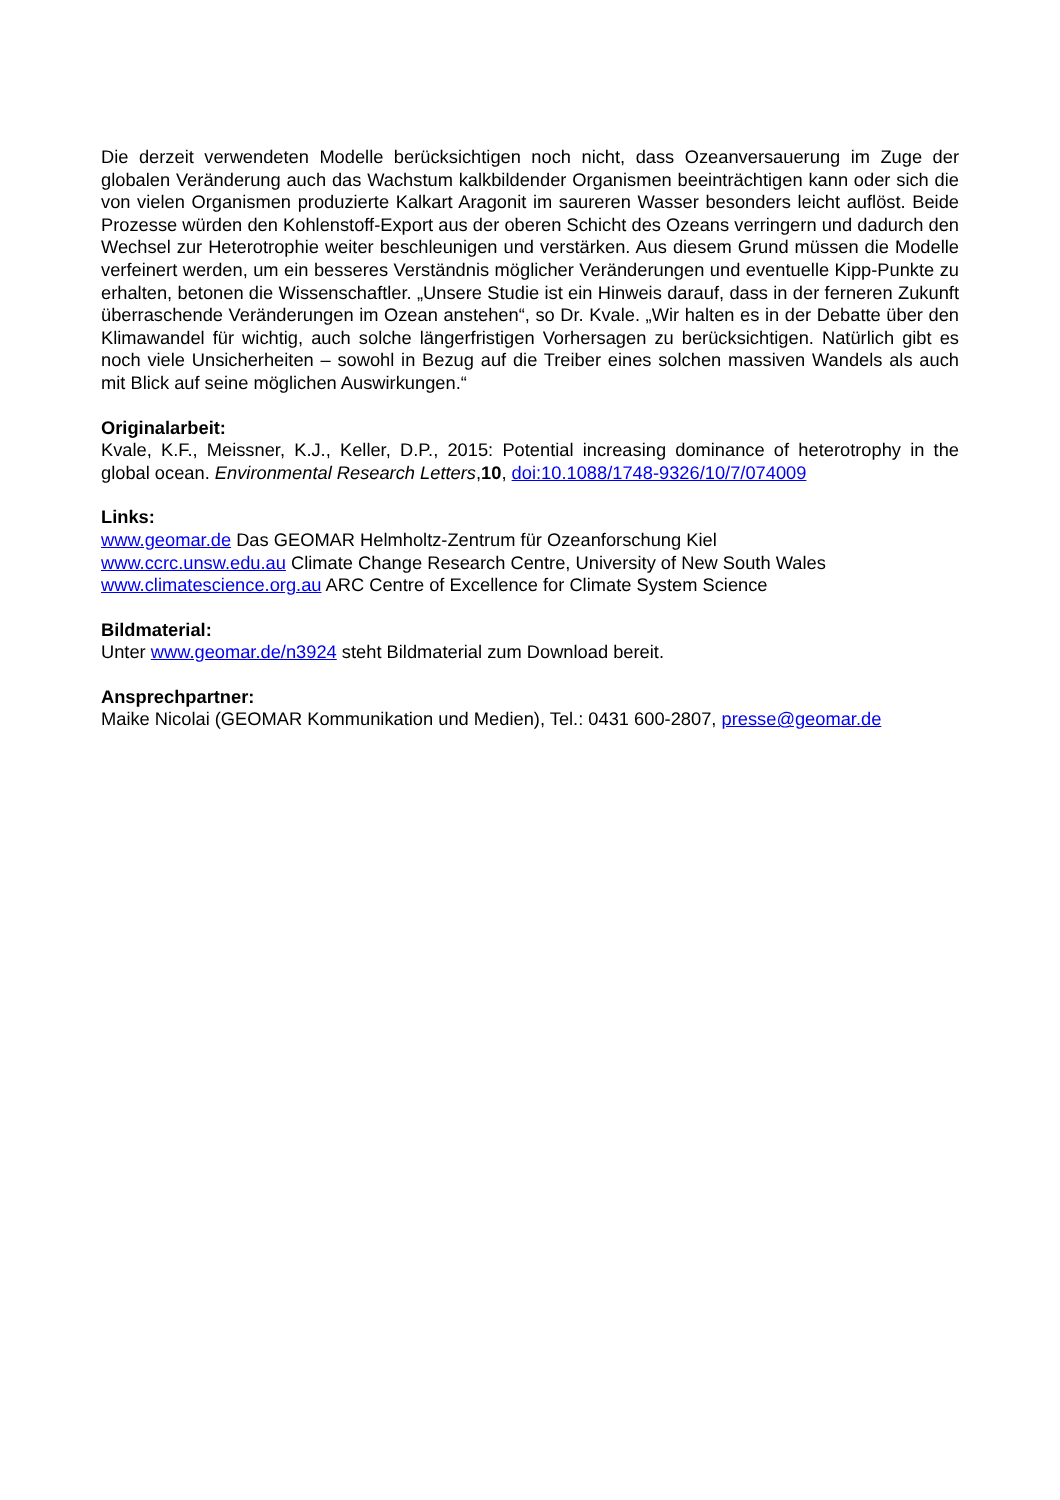Die derzeit verwendeten Modelle berücksichtigen noch nicht, dass Ozeanversauerung im Zuge der globalen Veränderung auch das Wachstum kalkbildender Organismen beeinträchtigen kann oder sich die von vielen Organismen produzierte Kalkart Aragonit im saureren Wasser besonders leicht auflöst. Beide Prozesse würden den Kohlenstoff-Export aus der oberen Schicht des Ozeans verringern und dadurch den Wechsel zur Heterotrophie weiter beschleunigen und verstärken. Aus diesem Grund müssen die Modelle verfeinert werden, um ein besseres Verständnis möglicher Veränderungen und eventuelle Kipp-Punkte zu erhalten, betonen die Wissenschaftler. „Unsere Studie ist ein Hinweis darauf, dass in der ferneren Zukunft überraschende Veränderungen im Ozean anstehen“, so Dr. Kvale. „Wir halten es in der Debatte über den Klimawandel für wichtig, auch solche längerfristigen Vorhersagen zu berücksichtigen. Natürlich gibt es noch viele Unsicherheiten – sowohl in Bezug auf die Treiber eines solchen massiven Wandels als auch mit Blick auf seine möglichen Auswirkungen.“
Originalarbeit:
Kvale, K.F., Meissner, K.J., Keller, D.P., 2015: Potential increasing dominance of heterotrophy in the global ocean. Environmental Research Letters,10, doi:10.1088/1748-9326/10/7/074009
Links:
www.geomar.de Das GEOMAR Helmholtz-Zentrum für Ozeanforschung Kiel
www.ccrc.unsw.edu.au Climate Change Research Centre, University of New South Wales
www.climatescience.org.au ARC Centre of Excellence for Climate System Science
Bildmaterial:
Unter www.geomar.de/n3924 steht Bildmaterial zum Download bereit.
Ansprechpartner:
Maike Nicolai (GEOMAR Kommunikation und Medien), Tel.: 0431 600-2807, presse@geomar.de